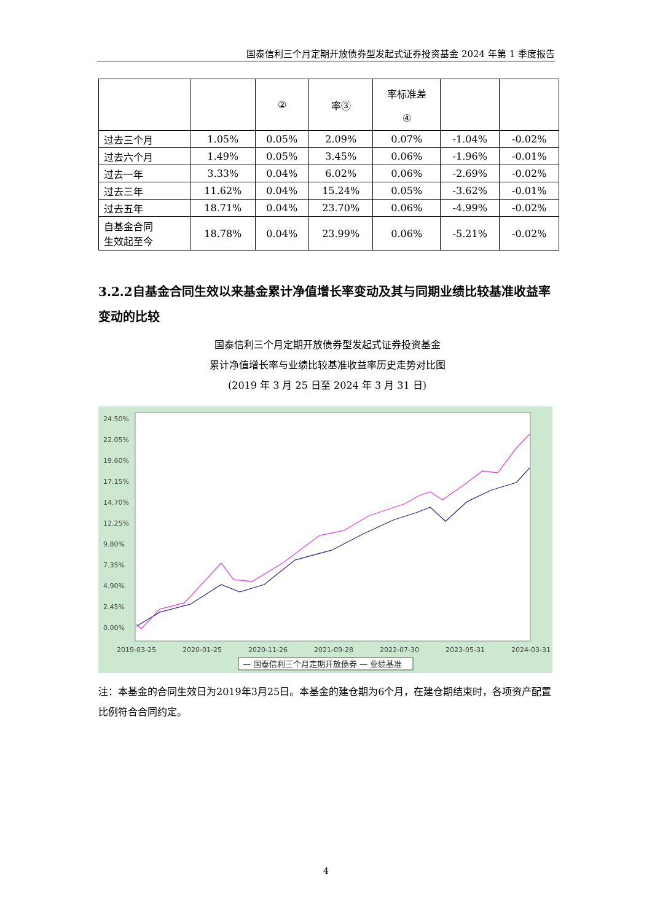国泰信利三个月定期开放债券型发起式证券投资基金 2024 年第 1 季度报告
| | | ② | 率③ | 率标准差 ④ | | |
| 过去三个月 | 1.05% | 0.05% | 2.09% | 0.07% | -1.04% | -0.02% |
| 过去六个月 | 1.49% | 0.05% | 3.45% | 0.06% | -1.96% | -0.01% |
| 过去一年 | 3.33% | 0.04% | 6.02% | 0.06% | -2.69% | -0.02% |
| 过去三年 | 11.62% | 0.04% | 15.24% | 0.05% | -3.62% | -0.01% |
| 过去五年 | 18.71% | 0.04% | 23.70% | 0.06% | -4.99% | -0.02% |
| 自基金合同 生效起至今 | 18.78% | 0.04% | 23.99% | 0.06% | -5.21% | -0.02% |
3.2.2自基金合同生效以来基金累计净值增长率变动及其与同期业绩比较基准收益率变动的比较
国泰信利三个月定期开放债券型发起式证券投资基金
累计净值增长率与业绩比较基准收益率历史走势对比图
(2019 年 3 月 25 日至 2024 年 3 月 31 日)
24.50%
22.05%
19.60%
17.15%
14.70%
12.25%
9.80%
7.35%
4.90%
2.45%
0.00%
2019-03-25
2020-01-25
2020-11-26
2021-09-28
2022-07-30
2023-05-31
2024-03-31
— 国泰信利三个月定期开放债券 — 业绩基准
注：本基金的合同生效日为2019年3月25日。本基金的建仓期为6个月，在建仓期结束时，各项资产配置比例符合合同约定。
4